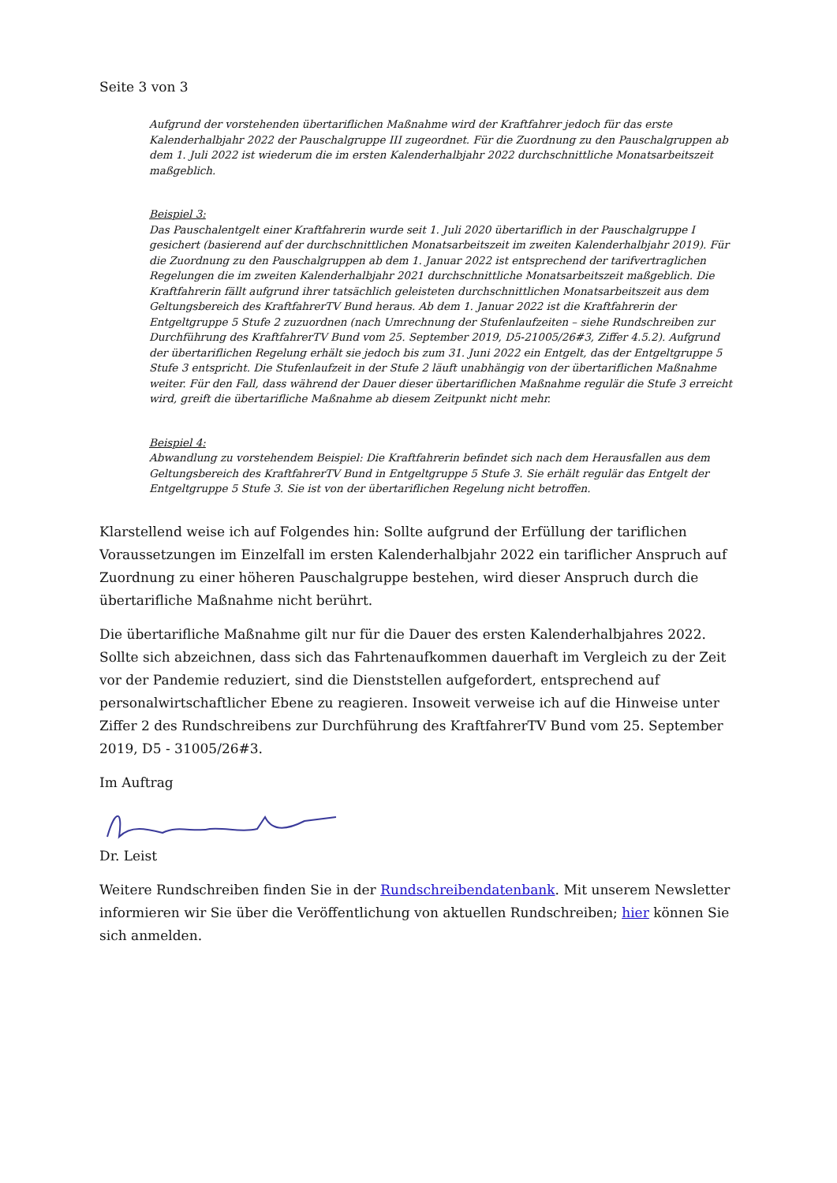Seite 3 von 3
Aufgrund der vorstehenden übertariflichen Maßnahme wird der Kraftfahrer jedoch für das erste Kalenderhalbjahr 2022 der Pauschalgruppe III zugeordnet. Für die Zuordnung zu den Pauschalgruppen ab dem 1. Juli 2022 ist wiederum die im ersten Kalenderhalbjahr 2022 durchschnittliche Monatsarbeitszeit maßgeblich.
Beispiel 3:
Das Pauschalentgelt einer Kraftfahrerin wurde seit 1. Juli 2020 übertariflich in der Pauschalgruppe I gesichert (basierend auf der durchschnittlichen Monatsarbeitszeit im zweiten Kalenderhalbjahr 2019). Für die Zuordnung zu den Pauschalgruppen ab dem 1. Januar 2022 ist entsprechend der tarifvertraglichen Regelungen die im zweiten Kalenderhalbjahr 2021 durchschnittliche Monatsarbeitszeit maßgeblich. Die Kraftfahrerin fällt aufgrund ihrer tatsächlich geleisteten durchschnittlichen Monatsarbeitszeit aus dem Geltungsbereich des KraftfahrerTV Bund heraus. Ab dem 1. Januar 2022 ist die Kraftfahrerin der Entgeltgruppe 5 Stufe 2 zuzuordnen (nach Umrechnung der Stufenlaufzeiten – siehe Rundschreiben zur Durchführung des KraftfahrerTV Bund vom 25. September 2019, D5-21005/26#3, Ziffer 4.5.2). Aufgrund der übertariflichen Regelung erhält sie jedoch bis zum 31. Juni 2022 ein Entgelt, das der Entgeltgruppe 5 Stufe 3 entspricht. Die Stufenlaufzeit in der Stufe 2 läuft unabhängig von der übertariflichen Maßnahme weiter. Für den Fall, dass während der Dauer dieser übertariflichen Maßnahme regulär die Stufe 3 erreicht wird, greift die übertarifliche Maßnahme ab diesem Zeitpunkt nicht mehr.
Beispiel 4:
Abwandlung zu vorstehendem Beispiel: Die Kraftfahrerin befindet sich nach dem Herausfallen aus dem Geltungsbereich des KraftfahrerTV Bund in Entgeltgruppe 5 Stufe 3. Sie erhält regulär das Entgelt der Entgeltgruppe 5 Stufe 3. Sie ist von der übertariflichen Regelung nicht betroffen.
Klarstellend weise ich auf Folgendes hin: Sollte aufgrund der Erfüllung der tariflichen Voraussetzungen im Einzelfall im ersten Kalenderhalbjahr 2022 ein tariflicher Anspruch auf Zuordnung zu einer höheren Pauschalgruppe bestehen, wird dieser Anspruch durch die übertarifliche Maßnahme nicht berührt.
Die übertarifliche Maßnahme gilt nur für die Dauer des ersten Kalenderhalbjahres 2022. Sollte sich abzeichnen, dass sich das Fahrtenaufkommen dauerhaft im Vergleich zu der Zeit vor der Pandemie reduziert, sind die Dienststellen aufgefordert, entsprechend auf personalwirtschaftlicher Ebene zu reagieren. Insoweit verweise ich auf die Hinweise unter Ziffer 2 des Rundschreibens zur Durchführung des KraftfahrerTV Bund vom 25. September 2019, D5 - 31005/26#3.
Im Auftrag
Dr. Leist
Weitere Rundschreiben finden Sie in der Rundschreibendatenbank. Mit unserem Newsletter informieren wir Sie über die Veröffentlichung von aktuellen Rundschreiben; hier können Sie sich anmelden.